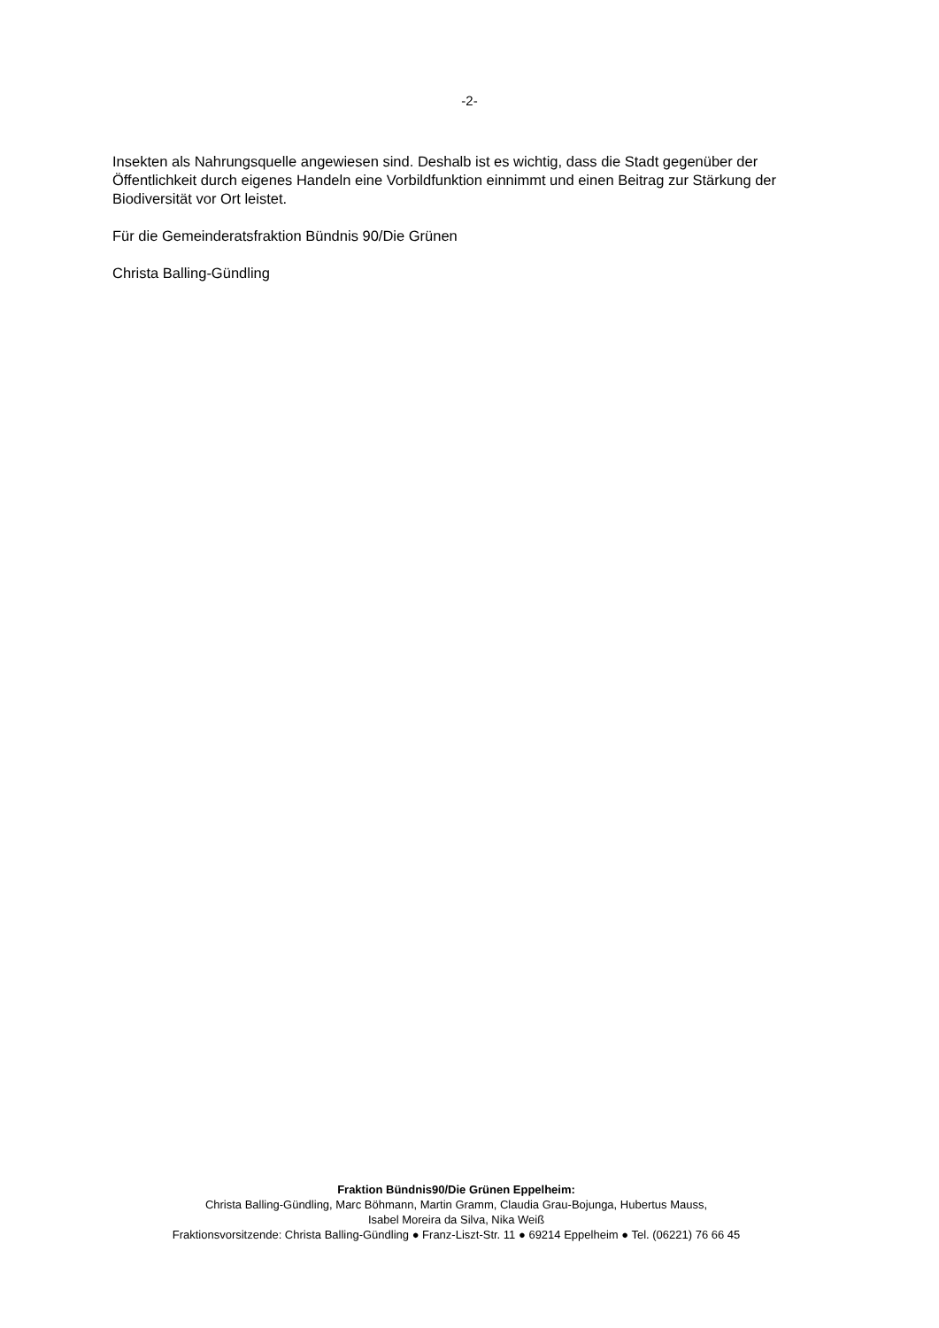-2-
Insekten als Nahrungsquelle angewiesen sind. Deshalb ist es wichtig, dass die Stadt gegenüber der Öffentlichkeit durch eigenes Handeln eine Vorbildfunktion einnimmt und einen Beitrag zur Stärkung der Biodiversität vor Ort leistet.
Für die Gemeinderatsfraktion Bündnis 90/Die Grünen
Christa Balling-Gündling
Fraktion Bündnis90/Die Grünen Eppelheim:
Christa Balling-Gündling, Marc Böhmann, Martin Gramm, Claudia Grau-Bojunga, Hubertus Mauss,
Isabel Moreira da Silva, Nika Weiß
Fraktionsvorsitzende: Christa Balling-Gündling ● Franz-Liszt-Str. 11 ● 69214 Eppelheim ● Tel. (06221) 76 66 45